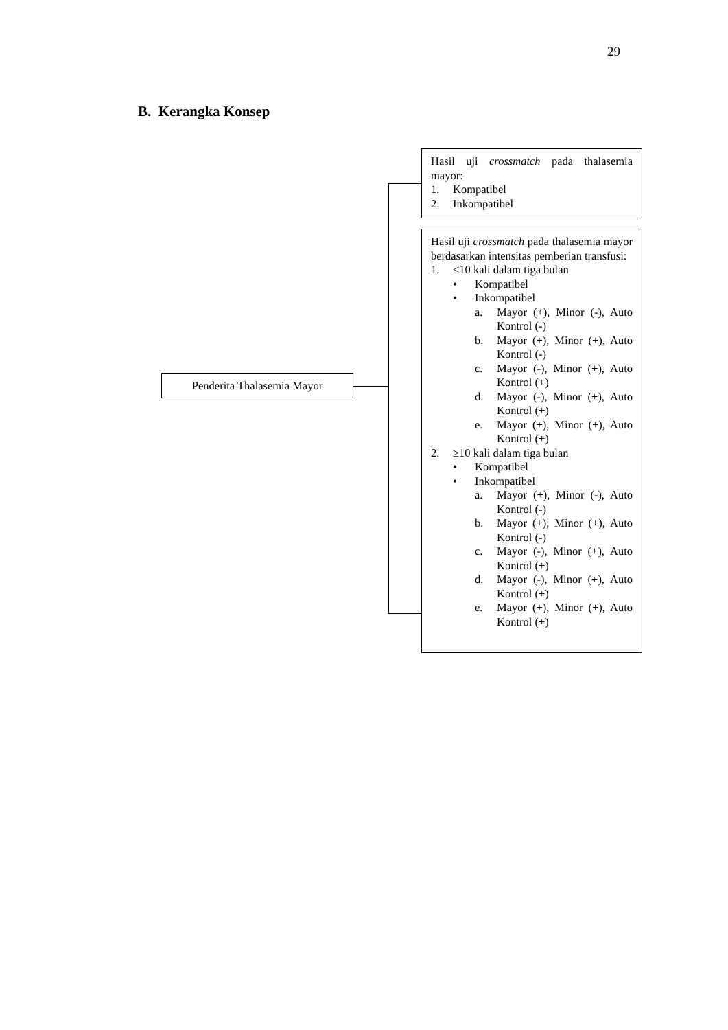29
B. Kerangka Konsep
Penderita Thalasemia Mayor
Hasil uji crossmatch pada thalasemia mayor:
1. Kompatibel
2. Inkompatibel
Hasil uji crossmatch pada thalasemia mayor berdasarkan intensitas pemberian transfusi:
1. <10 kali dalam tiga bulan
• Kompatibel
• Inkompatibel
a. Mayor (+), Minor (-), Auto Kontrol (-)
b. Mayor (+), Minor (+), Auto Kontrol (-)
c. Mayor (-), Minor (+), Auto Kontrol (+)
d. Mayor (-), Minor (+), Auto Kontrol (+)
e. Mayor (+), Minor (+), Auto Kontrol (+)
2. ≥10 kali dalam tiga bulan
• Kompatibel
• Inkompatibel
a. Mayor (+), Minor (-), Auto Kontrol (-)
b. Mayor (+), Minor (+), Auto Kontrol (-)
c. Mayor (-), Minor (+), Auto Kontrol (+)
d. Mayor (-), Minor (+), Auto Kontrol (+)
e. Mayor (+), Minor (+), Auto Kontrol (+)